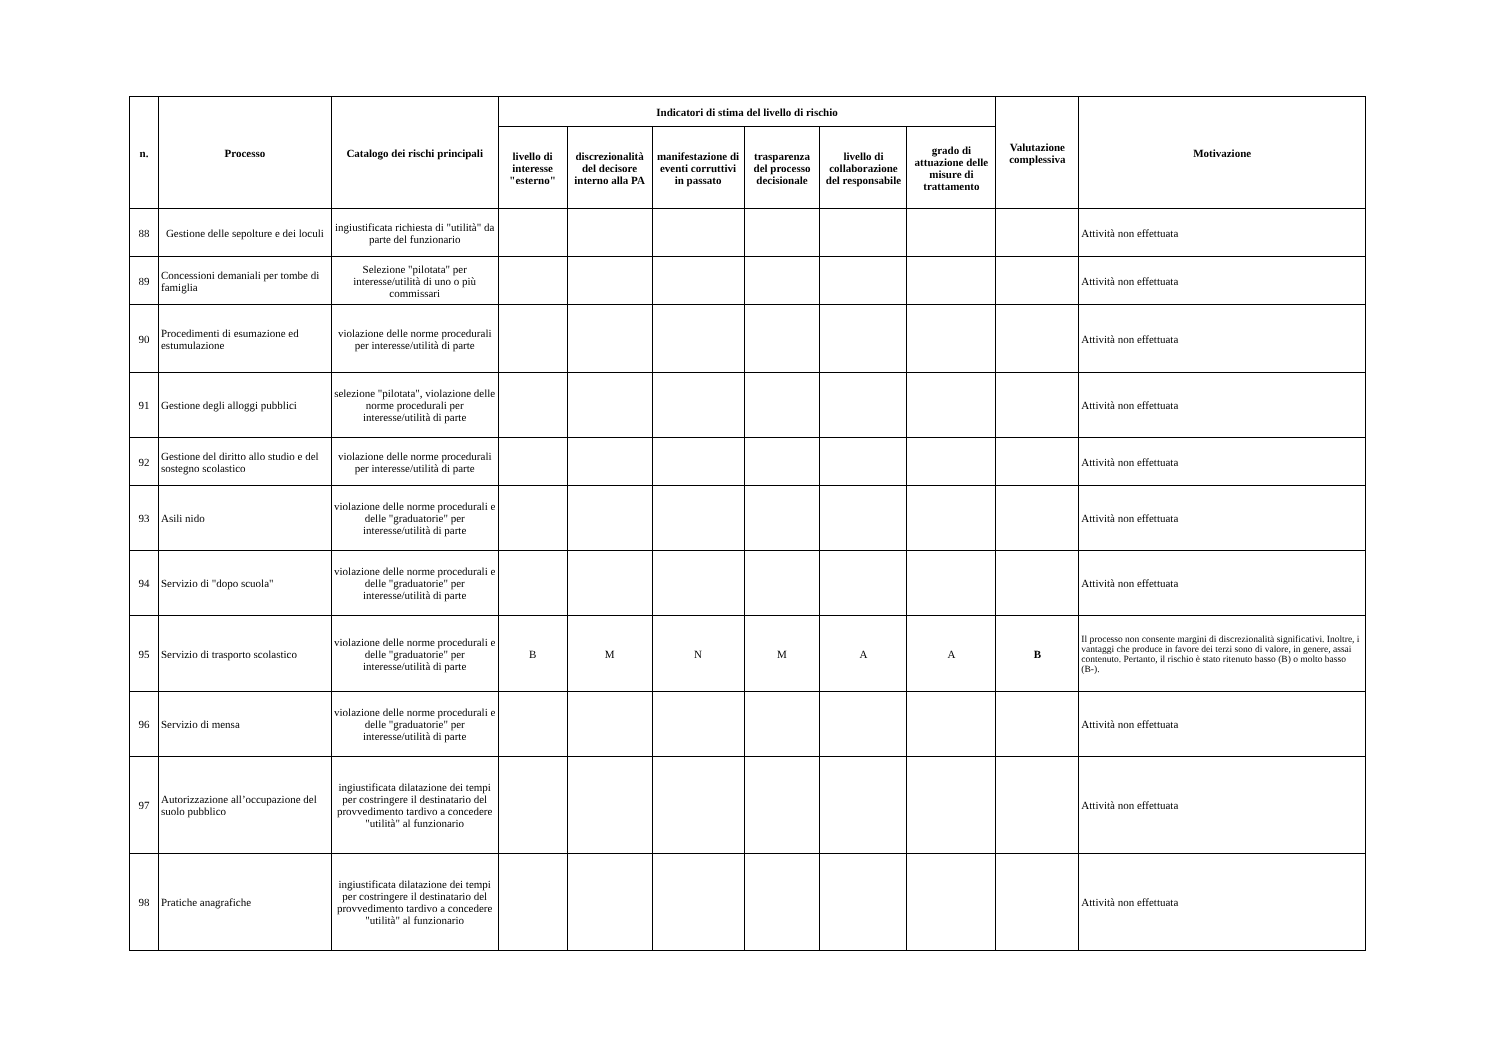| n. | Processo | Catalogo dei rischi principali | Indicatori di stima del livello di rischio | | | | | | Valutazione complessiva | Motivazione |
| --- | --- | --- | --- | --- | --- | --- | --- | --- | --- | --- |
| | | | livello di interesse "esterno" | discrezionalità del decisore interno alla PA | manifestazione di eventi corruttivi in passato | trasparenza del processo decisionale | livello di collaborazione del responsabile | grado di attuazione delle misure di trattamento | | |
| 88 | Gestione delle sepolture e dei loculi | ingiustificata richiesta di "utilità" da parte del funzionario | | | | | | | | Attività non effettuata |
| 89 | Concessioni demaniali per tombe di famiglia | Selezione "pilotata" per interesse/utilità di uno o più commissari | | | | | | | | Attività non effettuata |
| 90 | Procedimenti di esumazione ed estumulazione | violazione delle norme procedurali per interesse/utilità di parte | | | | | | | | Attività non effettuata |
| 91 | Gestione degli alloggi pubblici | selezione "pilotata", violazione delle norme procedurali per interesse/utilità di parte | | | | | | | | Attività non effettuata |
| 92 | Gestione del diritto allo studio e del sostegno scolastico | violazione delle norme procedurali per interesse/utilità di parte | | | | | | | | Attività non effettuata |
| 93 | Asili nido | violazione delle norme procedurali e delle "graduatorie" per interesse/utilità di parte | | | | | | | | Attività non effettuata |
| 94 | Servizio di "dopo scuola" | violazione delle norme procedurali e delle "graduatorie" per interesse/utilità di parte | | | | | | | | Attività non effettuata |
| 95 | Servizio di trasporto scolastico | violazione delle norme procedurali e delle "graduatorie" per interesse/utilità di parte | B | M | N | M | A | A | B | Il processo non consente margini di discrezionalità significativi. Inoltre, i vantaggi che produce in favore dei terzi sono di valore, in genere, assai contenuto. Pertanto, il rischio è stato ritenuto basso (B) o molto basso (B-). |
| 96 | Servizio di mensa | violazione delle norme procedurali e delle "graduatorie" per interesse/utilità di parte | | | | | | | | Attività non effettuata |
| 97 | Autorizzazione all’occupazione del suolo pubblico | ingiustificata dilatazione dei tempi per costringere il destinatario del provvedimento tardivo a concedere "utilità" al funzionario | | | | | | | | Attività non effettuata |
| 98 | Pratiche anagrafiche | ingiustificata dilatazione dei tempi per costringere il destinatario del provvedimento tardivo a concedere "utilità" al funzionario | | | | | | | | Attività non effettuata |